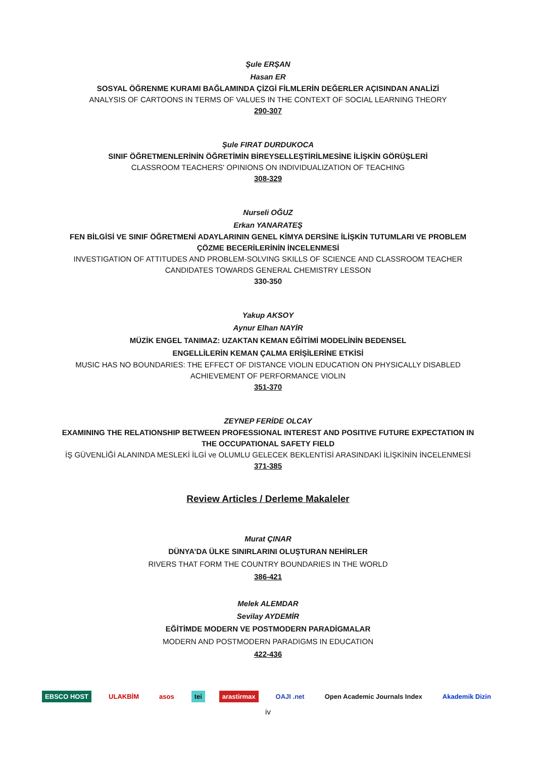Şule ERŞAN
Hasan ER
SOSYAL ÖĞRENME KURAMI BAĞLAMINDA ÇİZGİ FİLMLERİN DEĞERLER AÇISINDAN ANALİZİ
ANALYSIS OF CARTOONS IN TERMS OF VALUES IN THE CONTEXT OF SOCIAL LEARNING THEORY
290-307
Şule FIRAT DURDUKOCA
SINIF ÖĞRETMENLERİNİN ÖĞRETİMİN BİREYSELLEŞTİRİLMESİNE İLİŞKİN GÖRÜŞLERİ
CLASSROOM TEACHERS' OPINIONS ON INDIVIDUALIZATION OF TEACHING
308-329
Nurseli OĞUZ
Erkan YANARATEŞ
FEN BİLGİSİ VE SINIF ÖĞRETMENİ ADAYLARININ GENEL KİMYA DERSİNE İLİŞKİN TUTUMLARI VE PROBLEM ÇÖZME BECERİLERİNİN İNCELENMESİ
INVESTIGATION OF ATTITUDES AND PROBLEM-SOLVING SKILLS OF SCIENCE AND CLASSROOM TEACHER CANDIDATES TOWARDS GENERAL CHEMISTRY LESSON
330-350
Yakup AKSOY
Aynur Elhan NAYİR
MÜZİK ENGEL TANIMAZ: UZAKTAN KEMAN EĞİTİMİ MODELİNİN BEDENSEL
ENGELLİLERİN KEMAN ÇALMA ERİŞİLERİNE ETKİSİ
MUSIC HAS NO BOUNDARIES: THE EFFECT OF DISTANCE VIOLIN EDUCATION ON PHYSICALLY DISABLED ACHIEVEMENT OF PERFORMANCE VIOLIN
351-370
ZEYNEP FERİDE OLCAY
EXAMINING THE RELATIONSHIP BETWEEN PROFESSIONAL INTEREST AND POSITIVE FUTURE EXPECTATION IN THE OCCUPATIONAL SAFETY FIELD
İŞ GÜVENLİĞİ ALANINDA MESLEKİ İLGİ ve OLUMLU GELECEK BEKLENTİSİ ARASINDAKİ İLİŞKİNİN İNCELENMESİ
371-385
Review Articles / Derleme Makaleler
Murat ÇINAR
DÜNYA’DA ÜLKE SINIRLARINI OLUŞTURAN NEHİRLER
RIVERS THAT FORM THE COUNTRY BOUNDARIES IN THE WORLD
386-421
Melek ALEMDAR
Sevilay AYDEMİR
EĞİTİMDE MODERN VE POSTMODERN PARADİGMALAR
MODERN AND POSTMODERN PARADIGMS IN EDUCATION
422-436
EBSCO HOST ULAKBİM asos tei arastirmax OAJI .net Open Academic Journals Index Akademik Dizin
iv